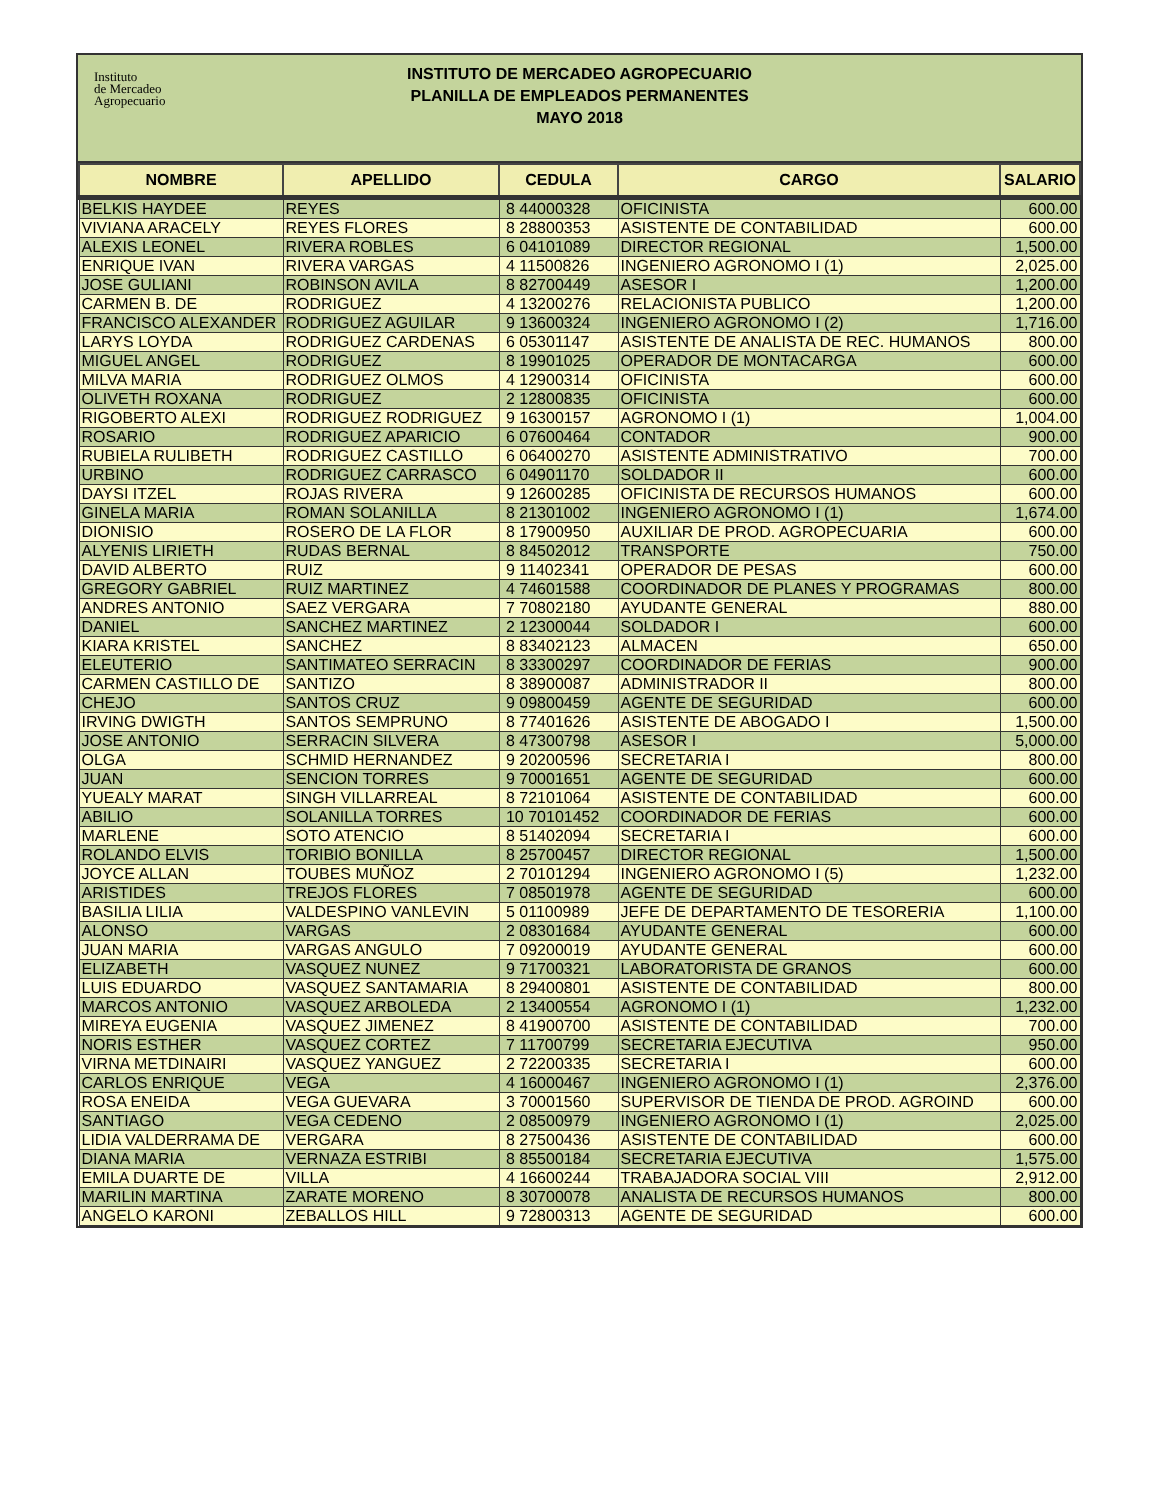Instituto
de Mercadeo
Agropecuario
INSTITUTO DE MERCADEO AGROPECUARIO
PLANILLA DE EMPLEADOS PERMANENTES
MAYO 2018
| NOMBRE | APELLIDO | CEDULA | CARGO | SALARIO |
| --- | --- | --- | --- | --- |
| BELKIS HAYDEE | REYES | 8 44000328 | OFICINISTA | 600.00 |
| VIVIANA ARACELY | REYES FLORES | 8 28800353 | ASISTENTE DE CONTABILIDAD | 600.00 |
| ALEXIS LEONEL | RIVERA ROBLES | 6 04101089 | DIRECTOR REGIONAL | 1,500.00 |
| ENRIQUE IVAN | RIVERA VARGAS | 4 11500826 | INGENIERO AGRONOMO I (1) | 2,025.00 |
| JOSE GULIANI | ROBINSON AVILA | 8 82700449 | ASESOR I | 1,200.00 |
| CARMEN B. DE | RODRIGUEZ | 4 13200276 | RELACIONISTA PUBLICO | 1,200.00 |
| FRANCISCO ALEXANDER | RODRIGUEZ AGUILAR | 9 13600324 | INGENIERO AGRONOMO I (2) | 1,716.00 |
| LARYS LOYDA | RODRIGUEZ CARDENAS | 6 05301147 | ASISTENTE DE ANALISTA DE REC. HUMANOS | 800.00 |
| MIGUEL ANGEL | RODRIGUEZ | 8 19901025 | OPERADOR DE MONTACARGA | 600.00 |
| MILVA MARIA | RODRIGUEZ OLMOS | 4 12900314 | OFICINISTA | 600.00 |
| OLIVETH ROXANA | RODRIGUEZ | 2 12800835 | OFICINISTA | 600.00 |
| RIGOBERTO ALEXI | RODRIGUEZ RODRIGUEZ | 9 16300157 | AGRONOMO I (1) | 1,004.00 |
| ROSARIO | RODRIGUEZ APARICIO | 6 07600464 | CONTADOR | 900.00 |
| RUBIELA RULIBETH | RODRIGUEZ CASTILLO | 6 06400270 | ASISTENTE ADMINISTRATIVO | 700.00 |
| URBINO | RODRIGUEZ CARRASCO | 6 04901170 | SOLDADOR II | 600.00 |
| DAYSI ITZEL | ROJAS RIVERA | 9 12600285 | OFICINISTA DE RECURSOS HUMANOS | 600.00 |
| GINELA MARIA | ROMAN SOLANILLA | 8 21301002 | INGENIERO AGRONOMO I (1) | 1,674.00 |
| DIONISIO | ROSERO DE LA FLOR | 8 17900950 | AUXILIAR DE PROD. AGROPECUARIA | 600.00 |
| ALYENIS LIRIETH | RUDAS BERNAL | 8 84502012 | TRANSPORTE | 750.00 |
| DAVID ALBERTO | RUIZ | 9 11402341 | OPERADOR DE PESAS | 600.00 |
| GREGORY GABRIEL | RUIZ MARTINEZ | 4 74601588 | COORDINADOR DE PLANES Y PROGRAMAS | 800.00 |
| ANDRES ANTONIO | SAEZ VERGARA | 7 70802180 | AYUDANTE GENERAL | 880.00 |
| DANIEL | SANCHEZ MARTINEZ | 2 12300044 | SOLDADOR I | 600.00 |
| KIARA KRISTEL | SANCHEZ | 8 83402123 | ALMACEN | 650.00 |
| ELEUTERIO | SANTIMATEO SERRACIN | 8 33300297 | COORDINADOR DE FERIAS | 900.00 |
| CARMEN CASTILLO DE | SANTIZO | 8 38900087 | ADMINISTRADOR II | 800.00 |
| CHEJO | SANTOS CRUZ | 9 09800459 | AGENTE DE SEGURIDAD | 600.00 |
| IRVING DWIGTH | SANTOS SEMPRUNO | 8 77401626 | ASISTENTE DE ABOGADO I | 1,500.00 |
| JOSE ANTONIO | SERRACIN SILVERA | 8 47300798 | ASESOR I | 5,000.00 |
| OLGA | SCHMID HERNANDEZ | 9 20200596 | SECRETARIA I | 800.00 |
| JUAN | SENCION TORRES | 9 70001651 | AGENTE DE SEGURIDAD | 600.00 |
| YUEALY MARAT | SINGH VILLARREAL | 8 72101064 | ASISTENTE DE CONTABILIDAD | 600.00 |
| ABILIO | SOLANILLA TORRES | 10 70101452 | COORDINADOR DE FERIAS | 600.00 |
| MARLENE | SOTO ATENCIO | 8 51402094 | SECRETARIA I | 600.00 |
| ROLANDO ELVIS | TORIBIO BONILLA | 8 25700457 | DIRECTOR REGIONAL | 1,500.00 |
| JOYCE ALLAN | TOUBES MUÑOZ | 2 70101294 | INGENIERO AGRONOMO I (5) | 1,232.00 |
| ARISTIDES | TREJOS FLORES | 7 08501978 | AGENTE DE SEGURIDAD | 600.00 |
| BASILIA LILIA | VALDESPINO VANLEVIN | 5 01100989 | JEFE DE DEPARTAMENTO DE TESORERIA | 1,100.00 |
| ALONSO | VARGAS | 2 08301684 | AYUDANTE GENERAL | 600.00 |
| JUAN MARIA | VARGAS ANGULO | 7 09200019 | AYUDANTE GENERAL | 600.00 |
| ELIZABETH | VASQUEZ NUNEZ | 9 71700321 | LABORATORISTA DE GRANOS | 600.00 |
| LUIS EDUARDO | VASQUEZ SANTAMARIA | 8 29400801 | ASISTENTE DE CONTABILIDAD | 800.00 |
| MARCOS ANTONIO | VASQUEZ ARBOLEDA | 2 13400554 | AGRONOMO I (1) | 1,232.00 |
| MIREYA EUGENIA | VASQUEZ JIMENEZ | 8 41900700 | ASISTENTE DE CONTABILIDAD | 700.00 |
| NORIS ESTHER | VASQUEZ CORTEZ | 7 11700799 | SECRETARIA EJECUTIVA | 950.00 |
| VIRNA METDINAIRI | VASQUEZ YANGUEZ | 2 72200335 | SECRETARIA I | 600.00 |
| CARLOS ENRIQUE | VEGA | 4 16000467 | INGENIERO AGRONOMO I (1) | 2,376.00 |
| ROSA ENEIDA | VEGA GUEVARA | 3 70001560 | SUPERVISOR DE TIENDA DE PROD. AGROIND | 600.00 |
| SANTIAGO | VEGA CEDENO | 2 08500979 | INGENIERO AGRONOMO I (1) | 2,025.00 |
| LIDIA VALDERRAMA DE | VERGARA | 8 27500436 | ASISTENTE DE CONTABILIDAD | 600.00 |
| DIANA MARIA | VERNAZA ESTRIBI | 8 85500184 | SECRETARIA EJECUTIVA | 1,575.00 |
| EMILA DUARTE DE | VILLA | 4 16600244 | TRABAJADORA SOCIAL VIII | 2,912.00 |
| MARILIN MARTINA | ZARATE MORENO | 8 30700078 | ANALISTA DE RECURSOS HUMANOS | 800.00 |
| ANGELO KARONI | ZEBALLOS HILL | 9 72800313 | AGENTE DE SEGURIDAD | 600.00 |